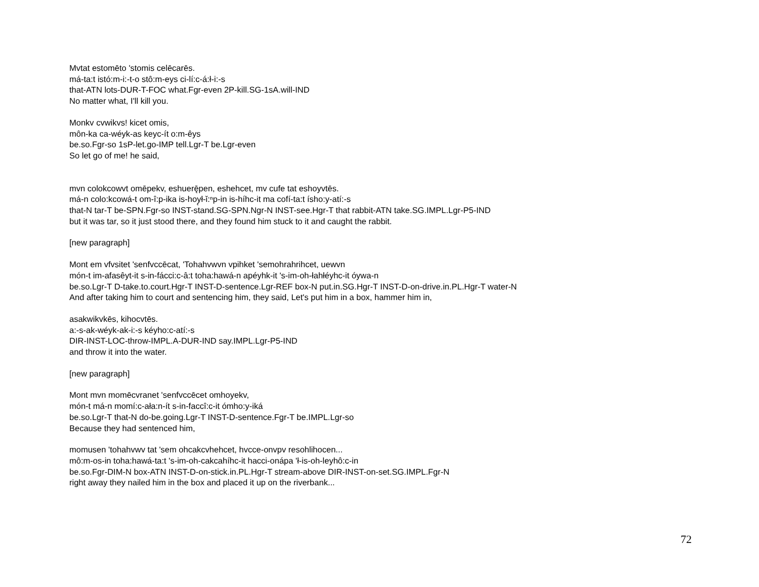Mvtat estomēto 'stomis celēcarēs.
má-ta:t istó:m-i:-t-o stô:m-eys ci-lí:c-á:ł-i:-s
that-ATN lots-DUR-T-FOC what.Fgr-even 2P-kill.SG-1sA.will-IND
No matter what, I'll kill you.
Monkv cvwikvs! kicet omis,
môn-ka ca-wéyk-as keyc-ít o:m-êys
be.so.Fgr-so 1sP-let.go-IMP tell.Lgr-T be.Lgr-even
So let go of me! he said,
mvn colokcowvt omēpekv, eshuerę̄pen, eshehcet, mv cufe tat eshoyvtēs.
má-n colo:kcowá-t om-î:p-ika is-hoy̨ł-ǐ:ⁿp-in is-híhc-it ma cofí-ta:t ísho:y-atí:-s
that-N tar-T be-SPN.Fgr-so INST-stand.SG-SPN.Ngr-N INST-see.Hgr-T that rabbit-ATN take.SG.IMPL.Lgr-P5-IND
but it was tar, so it just stood there, and they found him stuck to it and caught the rabbit.
[new paragraph]
Mont em vfvsitet 'senfvccēcat, 'Tohahvwvn vpihket 'semohrahrihcet, uewvn
món-t im-afasêyt-it s-in-fácci:c-â:t toha:hawá-n apéyhk-it 's-im-oh-łahłéyhc-it óywa-n
be.so.Lgr-T D-take.to.court.Hgr-T INST-D-sentence.Lgr-REF box-N put.in.SG.Hgr-T INST-D-on-drive.in.PL.Hgr-T water-N
And after taking him to court and sentencing him, they said, Let's put him in a box, hammer him in,
asakwikvkēs, kihocvtēs.
a:-s-ak-wéyk-ak-i:-s kéyho:c-atí:-s
DIR-INST-LOC-throw-IMPL.A-DUR-IND say.IMPL.Lgr-P5-IND
and throw it into the water.
[new paragraph]
Mont mvn momēcvranet 'senfvccēcet omhoyekv,
món-t má-n momí:c-ała:n-ít s-in-faccî:c-it ómho:y-iká
be.so.Lgr-T that-N do-be.going.Lgr-T INST-D-sentence.Fgr-T be.IMPL.Lgr-so
Because they had sentenced him,
momusen 'tohahvwv tat 'sem ohcakcvhehcet, hvcce-onvpv resohlihocen...
mô:m-os-in toha:hawá-ta:t 's-im-oh-cakcahíhc-it hacci-onápa 'ł-is-oh-leyhô:c-in
be.so.Fgr-DIM-N box-ATN INST-D-on-stick.in.PL.Hgr-T stream-above DIR-INST-on-set.SG.IMPL.Fgr-N
right away they nailed him in the box and placed it up on the riverbank...
72